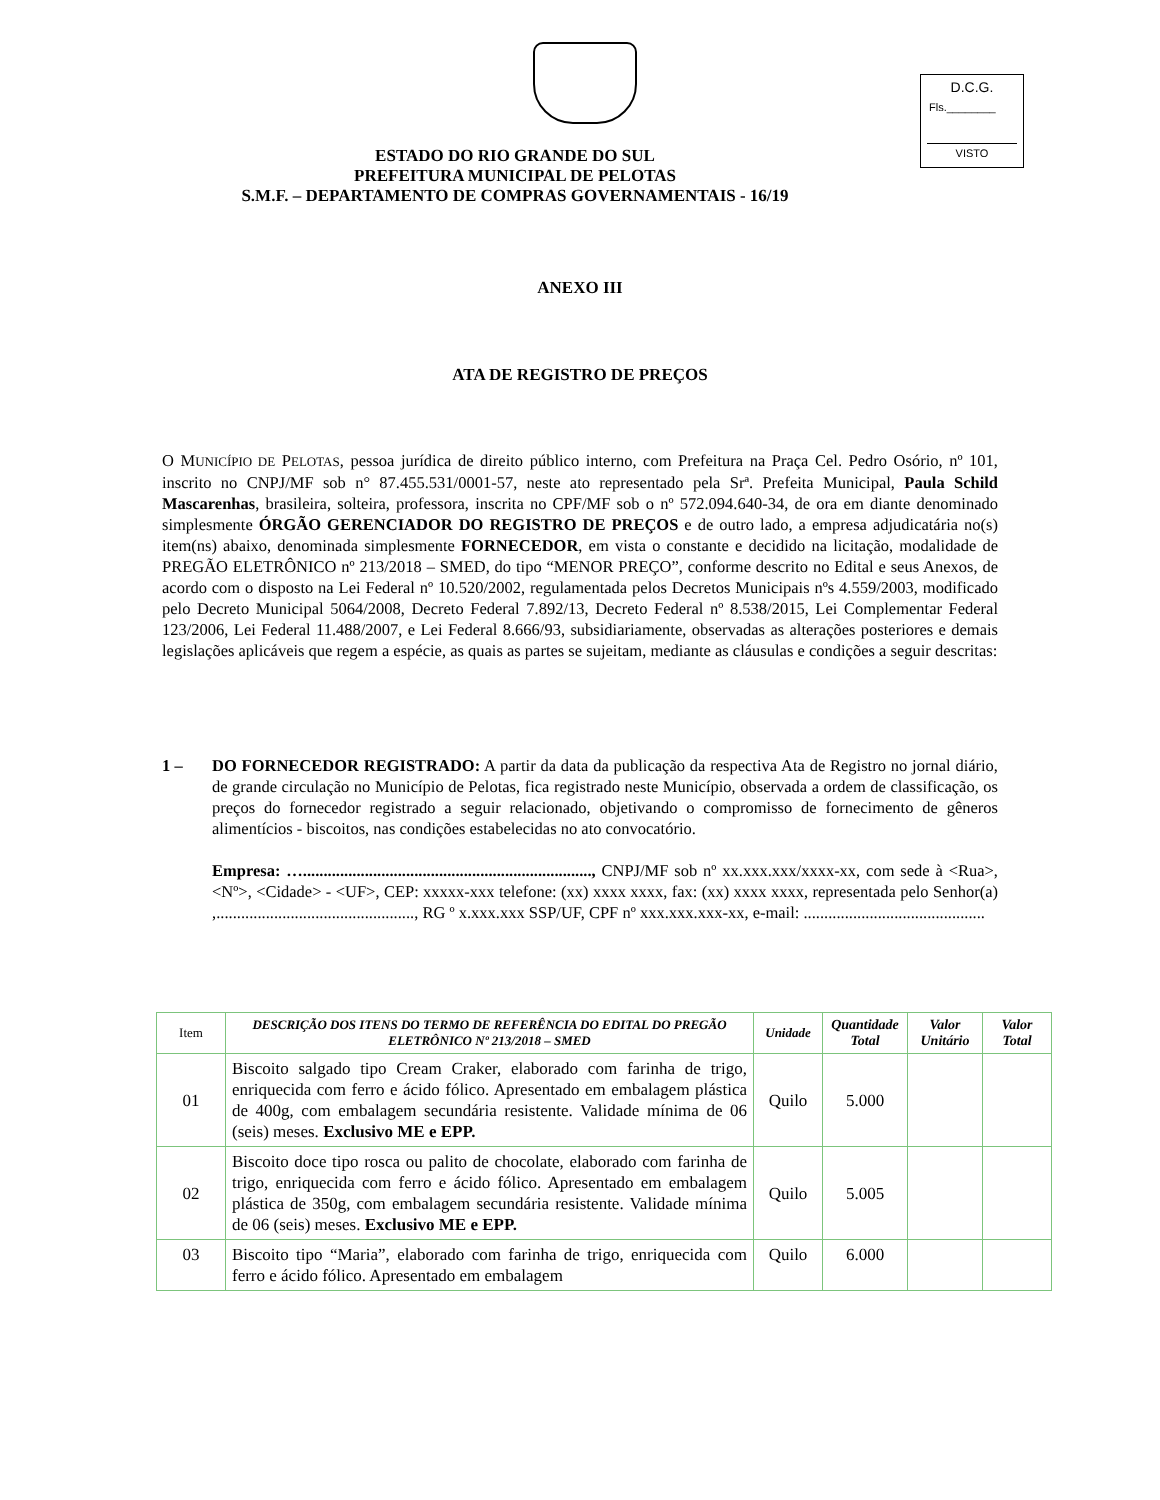D.C.G.
Fls.________
VISTO
ESTADO DO RIO GRANDE DO SUL
PREFEITURA MUNICIPAL DE PELOTAS
S.M.F. – DEPARTAMENTO DE COMPRAS GOVERNAMENTAIS - 16/19
ANEXO III
ATA DE REGISTRO DE PREÇOS
O MUNICÍPIO DE PELOTAS, pessoa jurídica de direito público interno, com Prefeitura na Praça Cel. Pedro Osório, nº 101, inscrito no CNPJ/MF sob n° 87.455.531/0001-57, neste ato representado pela Srª. Prefeita Municipal, Paula Schild Mascarenhas, brasileira, solteira, professora, inscrita no CPF/MF sob o nº 572.094.640-34, de ora em diante denominado simplesmente ÓRGÃO GERENCIADOR DO REGISTRO DE PREÇOS e de outro lado, a empresa adjudicatária no(s) item(ns) abaixo, denominada simplesmente FORNECEDOR, em vista o constante e decidido na licitação, modalidade de PREGÃO ELETRÔNICO nº 213/2018 – SMED, do tipo “MENOR PREÇO”, conforme descrito no Edital e seus Anexos, de acordo com o disposto na Lei Federal nº 10.520/2002, regulamentada pelos Decretos Municipais nºs 4.559/2003, modificado pelo Decreto Municipal 5064/2008, Decreto Federal 7.892/13, Decreto Federal nº 8.538/2015, Lei Complementar Federal 123/2006, Lei Federal 11.488/2007, e Lei Federal 8.666/93, subsidiariamente, observadas as alterações posteriores e demais legislações aplicáveis que regem a espécie, as quais as partes se sujeitam, mediante as cláusulas e condições a seguir descritas:
1 – DO FORNECEDOR REGISTRADO: A partir da data da publicação da respectiva Ata de Registro no jornal diário, de grande circulação no Município de Pelotas, fica registrado neste Município, observada a ordem de classificação, os preços do fornecedor registrado a seguir relacionado, objetivando o compromisso de fornecimento de gêneros alimentícios - biscoitos, nas condições estabelecidas no ato convocatório.
Empresa: …......................................................................, CNPJ/MF sob nº xx.xxx.xxx/xxxx-xx, com sede à <Rua>, <Nº>, <Cidade> - <UF>, CEP: xxxxx-xxx telefone: (xx) xxxx xxxx, fax: (xx) xxxx xxxx, representada pelo Senhor(a) ,................................................, RG º x.xxx.xxx SSP/UF, CPF nº xxx.xxx.xxx-xx, e-mail: ............................................
| Item | DESCRIÇÃO DOS ITENS DO TERMO DE REFERÊNCIA DO EDITAL DO PREGÃO ELETRÔNICO Nº 213/2018 – SMED | Unidade | Quantidade Total | Valor Unitário | Valor Total |
| --- | --- | --- | --- | --- | --- |
| 01 | Biscoito salgado tipo Cream Craker, elaborado com farinha de trigo, enriquecida com ferro e ácido fólico. Apresentado em embalagem plástica de 400g, com embalagem secundária resistente. Validade mínima de 06 (seis) meses. Exclusivo ME e EPP. | Quilo | 5.000 | | |
| 02 | Biscoito doce tipo rosca ou palito de chocolate, elaborado com farinha de trigo, enriquecida com ferro e ácido fólico. Apresentado em embalagem plástica de 350g, com embalagem secundária resistente. Validade mínima de 06 (seis) meses. Exclusivo ME e EPP. | Quilo | 5.005 | | |
| 03 | Biscoito tipo “Maria”, elaborado com farinha de trigo, enriquecida com ferro e ácido fólico. Apresentado em embalagem | Quilo | 6.000 | | |